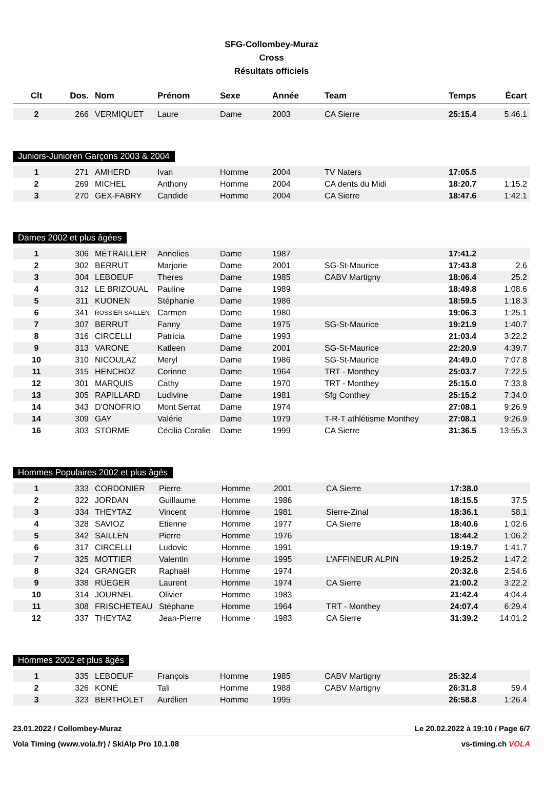SFG-Collombey-Muraz
Cross
Résultats officiels
| Clt | Dos. | Nom | Prénom | Sexe | Année | Team | Temps | Écart |
| --- | --- | --- | --- | --- | --- | --- | --- | --- |
| 2 | 266 | VERMIQUET | Laure | Dame | 2003 | CA Sierre | 25:15.4 | 5:46.1 |
Juniors-Junioren Garçons 2003 & 2004
| 1 | 271 | AMHERD | Ivan | Homme | 2004 | TV Naters | 17:05.5 | |
| 2 | 269 | MICHEL | Anthony | Homme | 2004 | CA dents du Midi | 18:20.7 | 1:15.2 |
| 3 | 270 | GEX-FABRY | Candide | Homme | 2004 | CA Sierre | 18:47.6 | 1:42.1 |
Dames 2002 et plus âgées
| 1 | 306 | MÉTRAILLER | Annelies | Dame | 1987 | | 17:41.2 | |
| 2 | 302 | BERRUT | Marjorie | Dame | 2001 | SG-St-Maurice | 17:43.8 | 2.6 |
| 3 | 304 | LEBOEUF | Theres | Dame | 1985 | CABV Martigny | 18:06.4 | 25.2 |
| 4 | 312 | LE BRIZOUAL | Pauline | Dame | 1989 | | 18:49.8 | 1:08.6 |
| 5 | 311 | KUONEN | Stéphanie | Dame | 1986 | | 18:59.5 | 1:18.3 |
| 6 | 341 | ROSSIER SAILLEN | Carmen | Dame | 1980 | | 19:06.3 | 1:25.1 |
| 7 | 307 | BERRUT | Fanny | Dame | 1975 | SG-St-Maurice | 19:21.9 | 1:40.7 |
| 8 | 316 | CIRCELLI | Patricia | Dame | 1993 | | 21:03.4 | 3:22.2 |
| 9 | 313 | VARONE | Katleen | Dame | 2001 | SG-St-Maurice | 22:20.9 | 4:39.7 |
| 10 | 310 | NICOULAZ | Meryl | Dame | 1986 | SG-St-Maurice | 24:49.0 | 7:07.8 |
| 11 | 315 | HENCHOZ | Corinne | Dame | 1964 | TRT - Monthey | 25:03.7 | 7:22.5 |
| 12 | 301 | MARQUIS | Cathy | Dame | 1970 | TRT - Monthey | 25:15.0 | 7:33.8 |
| 13 | 305 | RAPILLARD | Ludivine | Dame | 1981 | Sfg Conthey | 25:15.2 | 7:34.0 |
| 14 | 343 | D'ONOFRIO | Mont Serrat | Dame | 1974 | | 27:08.1 | 9:26.9 |
| 14 | 309 | GAY | Valérie | Dame | 1979 | T-R-T athlétisme Monthey | 27:08.1 | 9:26.9 |
| 16 | 303 | STORME | Cécilia Coralie | Dame | 1999 | CA Sierre | 31:36.5 | 13:55.3 |
Hommes Populaires 2002 et plus âgés
| 1 | 333 | CORDONIER | Pierre | Homme | 2001 | CA Sierre | 17:38.0 | |
| 2 | 322 | JORDAN | Guillaume | Homme | 1986 | | 18:15.5 | 37.5 |
| 3 | 334 | THEYTAZ | Vincent | Homme | 1981 | Sierre-Zinal | 18:36.1 | 58.1 |
| 4 | 328 | SAVIOZ | Etienne | Homme | 1977 | CA Sierre | 18:40.6 | 1:02.6 |
| 5 | 342 | SAILLEN | Pierre | Homme | 1976 | | 18:44.2 | 1:06.2 |
| 6 | 317 | CIRCELLI | Ludovic | Homme | 1991 | | 19:19.7 | 1:41.7 |
| 7 | 325 | MOTTIER | Valentin | Homme | 1995 | L'AFFINEUR ALPIN | 19:25.2 | 1:47.2 |
| 8 | 324 | GRANGER | Raphaël | Homme | 1974 | | 20:32.6 | 2:54.6 |
| 9 | 338 | RÜEGER | Laurent | Homme | 1974 | CA Sierre | 21:00.2 | 3:22.2 |
| 10 | 314 | JOURNEL | Olivier | Homme | 1983 | | 21:42.4 | 4:04.4 |
| 11 | 308 | FRISCHETEAU | Stéphane | Homme | 1964 | TRT - Monthey | 24:07.4 | 6:29.4 |
| 12 | 337 | THEYTAZ | Jean-Pierre | Homme | 1983 | CA Sierre | 31:39.2 | 14:01.2 |
Hommes 2002 et plus âgés
| 1 | 335 | LEBOEUF | François | Homme | 1985 | CABV Martigny | 25:32.4 | |
| 2 | 326 | KONÉ | Tali | Homme | 1988 | CABV Martigny | 26:31.8 | 59.4 |
| 3 | 323 | BERTHOLET | Aurélien | Homme | 1995 | | 26:58.8 | 1:26.4 |
23.01.2022 / Collombey-Muraz Le 20.02.2022 à 19:10 / Page 6/7
Vola Timing (www.vola.fr) / SkiAlp Pro 10.1.08 vs-timing.ch VOLA